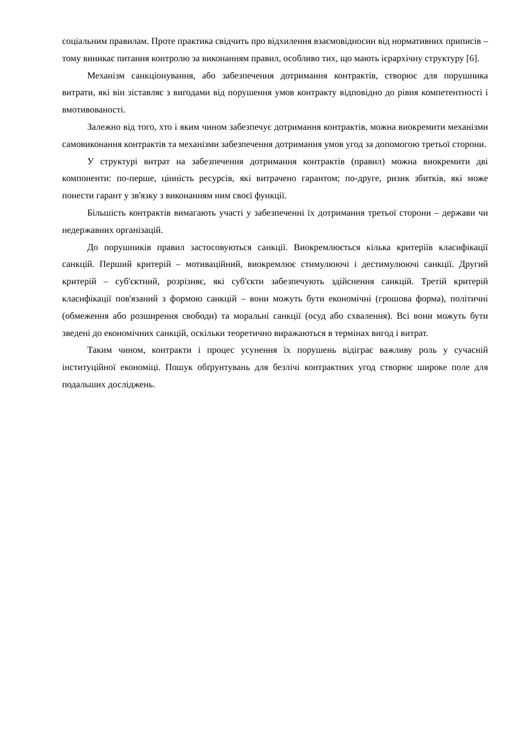соціальним правилам. Проте практика свідчить про відхилення взаємовідносин від нормативних приписів – тому виникає питання контролю за виконанням правил, особливо тих, що мають ієрархічну структуру [6].
Механізм санкціонування, або забезпечення дотримання контрактів, створює для порушника витрати, які він зіставляє з вигодами від порушення умов контракту відповідно до рівня компетентності і вмотивованості.
Залежно від того, хто і яким чином забезпечує дотримання контрактів, можна виокремити механізми самовиконання контрактів та механізми забезпечення дотримання умов угод за допомогою третьої сторони.
У структурі витрат на забезпечення дотримання контрактів (правил) можна виокремити дві компоненти: по-перше, цінність ресурсів, які витрачено гарантом; по-друге, ризик збитків, які може понести гарант у зв'язку з виконанням ним своєї функції.
Більшість контрактів вимагають участі у забезпеченні їх дотримання третьої сторони – держави чи недержавних організацій.
До порушників правил застосовуються санкції. Виокремлюється кілька критеріїв класифікації санкцій. Перший критерій – мотиваційний, виокремлює стимулюючі і дестимулюючі санкції. Другий критерій – суб'єктний, розрізняє, які суб'єкти забезпечують здійснення санкцій. Третій критерій класифікації пов'язаний з формою санкцій – вони можуть бути економічні (грошова форма), політичні (обмеження або розширення свободи) та моральні санкції (осуд або схвалення). Всі вони можуть бути зведені до економічних санкцій, оскільки теоретично виражаються в термінах вигод і витрат.
Таким чином, контракти і процес усунення їх порушень відіграє важливу роль у сучасній інституційної економіці. Пошук обґрунтувань для безлічі контрактних угод створює широке поле для подальших досліджень.